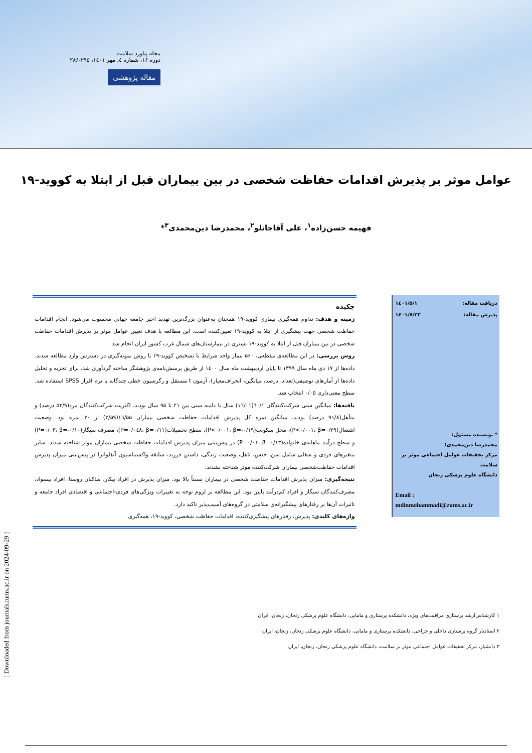مجله پیاورد سلامت
دوره ۱۶، شماره ٤، مهر ۱٤۰۱، ۲۹۵-۲۸۶
مقاله پژوهشی
عوامل موثر بر پذیرش اقدامات حفاظت شخصی در بین بیماران قبل از ابتلا به کووید-۱۹
فهیمه حسن‌زاده<sup>۱</sup>، علی آقاجانلو<sup>۲</sup>، محمدرضا دین‌محمدی<sup>۳</sup>*
دریافت مقاله: ۱٤۰۱/۵/۱
پذیرش مقاله: ۱٤۰۱/۷/۲۳
* نویسنده مسئول:
محمدرضا دین‌محمدی؛
مرکز تحقیقات عوامل اجتماعی موثر بر سلامت
دانشگاه علوم پزشکی زنجان
Email :
mdinmohammadi@zums.ac.ir
چکیده
زمینه و هدف: تداوم همه‌گیری بیماری کووید-۱۹ همچنان به‌عنوان بزرگ‌ترین تهدید اخیر جامعه جهانی محسوب می‌شود. انجام اقدامات حفاظت شخصی جهت پیشگیری از ابتلا به کووید-۱۹ تعیین‌کننده است. این مطالعه با هدف تعیین عوامل موثر بر پذیرش اقدامات حفاظت شخصی در بین بیماران قبل از ابتلا به کووید-۱۹ بستری در بیمارستان‌های شمال غرب کشور ایران انجام شد.
روش بررسی: در این مطالعه‌ی مقطعی، ۵۶۰ بیمار واجد شرایط با تشخیص کووید-۱۹ با روش نمونه‌گیری در دسترس وارد مطالعه شدند. داده‌ها از ۱۷ دی ماه سال ۱۳۹۹ تا پایان اردیبهشت ماه سال ۱٤۰۰ از طریق پرسش‌نامه‌ی پژوهشگر ساخته گردآوری شد. برای تجزیه و تحلیل داده‌ها از آمارهای توصیفی(تعداد، درصد، میانگین، انحراف‌معیار)، آزمون t مستقل و رگرسیون خطی چندگانه با نرم افزار SPSS استفاده شد. سطح معنی‌داری ۰/۰۵ انتخاب شد.
یافته‌ها: میانگین سنی شرکت‌کنندگان ٦۰/۱(١٦/۰۱) سال با دامنه سنی بین ۲۱ تا ۹۵ سال بودند. اکثریت شرکت‌کنندگان مرد(۵۳/۹ درصد) و متأهل(۹۱/۸ درصد) بودند. میانگین نمره کل پذیرش اقدامات حفاظت شخصی بیماران ١٦/۵۵(۲/۵۹) از ۲۰ نمره بود. وضعیت اشتغال(P<۰/۰۰۱، β=۰/۲۹)، محل سکونت(P<۰/۰۰۱، β=-۰/۱۹)، سطح تحصیلات(P=۰/۰٤۸، β=۰/۱۱)، مصرف سیگار(P=۰/۰۳، β=-۰/۱۰) و سطح درآمد ماهانه‌ی خانواده(P=۰/۰۱، β=۰/۱۳) در پیش‌بینی میزان پذیرش اقدامات حفاظت شخصی بیماران موثر شناخته شدند. سایر متغیرهای فردی و شغلی شامل سن، جنس، تاهل، وضعیت زندگی، داشتن فرزند، سابقه واکسیناسیون آنفلوانزا در پیش‌بینی میزان پذیرش اقدامات حفاظت‌شخصی بیماران شرکت‌کننده موثر شناخته نشدند.
نتیجه‌گیری: میزان پذیرش اقدامات حفاظت شخصی در بیماران نسبتاً بالا بود. میزان پذیرش در افراد بیکار، ساکنان روستا، افراد بیسواد، مصرف‌کنندگان سیگار و افراد کم‌درآمد پایین بود. این مطالعه بر لزوم توجه به تغییرات ویژگی‌های فردی-اجتماعی و اقتصادی افراد جامعه و تاثیرات آن‌ها بر رفتارهای پیشگیرانه‌ی سلامتی در گروه‌های آسیب‌پذیر تاکید دارد.
واژه‌های کلیدی: پذیرش، رفتارهای پیشگیری‌کننده، اقدامات حفاظت شخصی، کووید-۱۹، همه‌گیری
۱ کارشناس‌ارشد پرستاری مراقبت‌های ویژه، دانشکده پرستاری و مامایی، دانشگاه علوم پزشکی زنجان، زنجان، ایران
۲ استادیار گروه پرستاری داخلی و جراحی، دانشکده پرستاری و مامایی، دانشگاه علوم پزشکی زنجان، زنجان، ایران
۳ دانشیار، مرکز تحقیقات عوامل اجتماعی موثر بر سلامت، دانشگاه علوم پزشکی زنجان، زنجان، ایران
[ Downloaded from journals.tums.ac.ir on 2024-09-29 ]